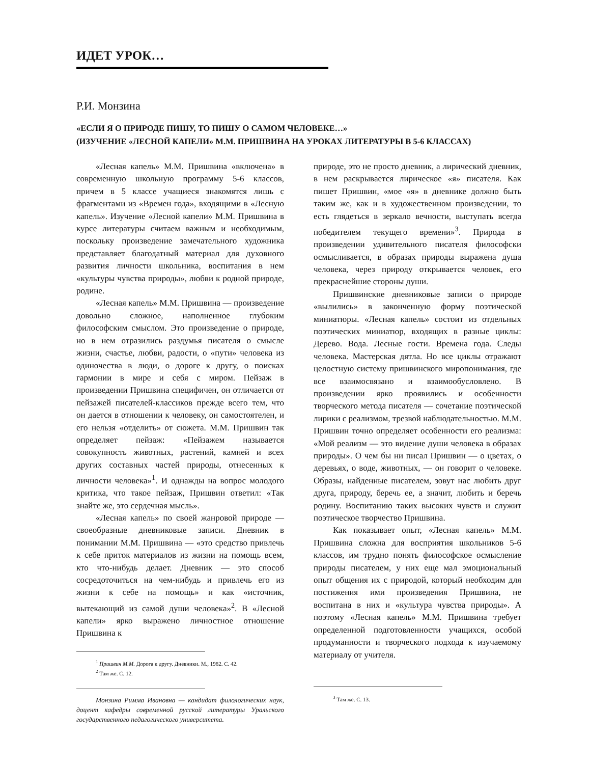ИДЕТ УРОК…
Р.И. Монзина
«ЕСЛИ Я О ПРИРОДЕ ПИШУ, ТО ПИШУ О САМОМ ЧЕЛОВЕКЕ…»
(ИЗУЧЕНИЕ «ЛЕСНОЙ КАПЕЛИ» М.М. ПРИШВИНА НА УРОКАХ ЛИТЕРАТУРЫ В 5-6 КЛАССАХ)
«Лесная капель» М.М. Пришвина «включена» в современную школьную программу 5-6 классов, причем в 5 классе учащиеся знакомятся лишь с фрагментами из «Времен года», входящими в «Лесную капель». Изучение «Лесной капели» М.М. Пришвина в курсе литературы считаем важным и необходимым, поскольку произведение замечательного художника представляет благодатный материал для духовного развития личности школьника, воспитания в нем «культуры чувства природы», любви к родной природе, родине.
«Лесная капель» М.М. Пришвина — произведение довольно сложное, наполненное глубоким философским смыслом. Это произведение о природе, но в нем отразились раздумья писателя о смысле жизни, счастье, любви, радости, о «пути» человека из одиночества в люди, о дороге к другу, о поисках гармонии в мире и себя с миром. Пейзаж в произведении Пришвина специфичен, он отличается от пейзажей писателей-классиков прежде всего тем, что он дается в отношении к человеку, он самостоятелен, и его нельзя «отделить» от сюжета. М.М. Пришвин так определяет пейзаж: «Пейзажем называется совокупность животных, растений, камней и всех других составных частей природы, отнесенных к личности человека»<sup>1</sup>. И однажды на вопрос молодого критика, что такое пейзаж, Пришвин ответил: «Так знайте же, это сердечная мысль».
«Лесная капель» по своей жанровой природе — своеобразные дневниковые записи. Дневник в понимании М.М. Пришвина — «это средство привлечь к себе приток материалов из жизни на помощь всем, кто что-нибудь делает. Дневник — это способ сосредоточиться на чем-нибудь и привлечь его из жизни к себе на помощь» и как «источник, вытекающий из самой души человека»<sup>2</sup>. В «Лесной капели» ярко выражено личностное отношение Пришвина к
<sup>1</sup> Пришвин М.М. Дорога к другу. Дневники. М., 1982. С. 42.
<sup>2</sup> Там же. С. 12.
Монзина Римма Ивановна — кандидат филологических наук, доцент кафедры современной русской литературы Уральского государственного педагогического университета.
природе, это не просто дневник, а лирический дневник, в нем раскрывается лирическое «я» писателя. Как пишет Пришвин, «мое «я» в дневнике должно быть таким же, как и в художественном произведении, то есть глядеться в зеркало вечности, выступать всегда победителем текущего времени»<sup>3</sup>. Природа в произведении удивительного писателя философски осмысливается, в образах природы выражена душа человека, через природу открывается человек, его прекраснейшие стороны души.
Пришвинские дневниковые записи о природе «вылились» в законченную форму поэтической миниатюры. «Лесная капель» состоит из отдельных поэтических миниатюр, входящих в разные циклы: Дерево. Вода. Лесные гости. Времена года. Следы человека. Мастерская дятла. Но все циклы отражают целостную систему пришвинского миропонимания, где все взаимосвязано и взаимообусловлено. В произведении ярко проявились и особенности творческого метода писателя — сочетание поэтической лирики с реализмом, трезвой наблюдательностью. М.М. Пришвин точно определяет особенности его реализма: «Мой реализм — это видение души человека в образах природы». О чем бы ни писал Пришвин — о цветах, о деревьях, о воде, животных, — он говорит о человеке. Образы, найденные писателем, зовут нас любить друг друга, природу, беречь ее, а значит, любить и беречь родину. Воспитанию таких высоких чувств и служит поэтическое творчество Пришвина.
Как показывает опыт, «Лесная капель» М.М. Пришвина сложна для восприятия школьников 5-6 классов, им трудно понять философское осмысление природы писателем, у них еще мал эмоциональный опыт общения их с природой, который необходим для постижения ими произведения Пришвина, не воспитана в них и «культура чувства природы». А поэтому «Лесная капель» М.М. Пришвина требует определенной подготовленности учащихся, особой продуманности и творческого подхода к изучаемому материалу от учителя.
<sup>3</sup> Там же. С. 13.